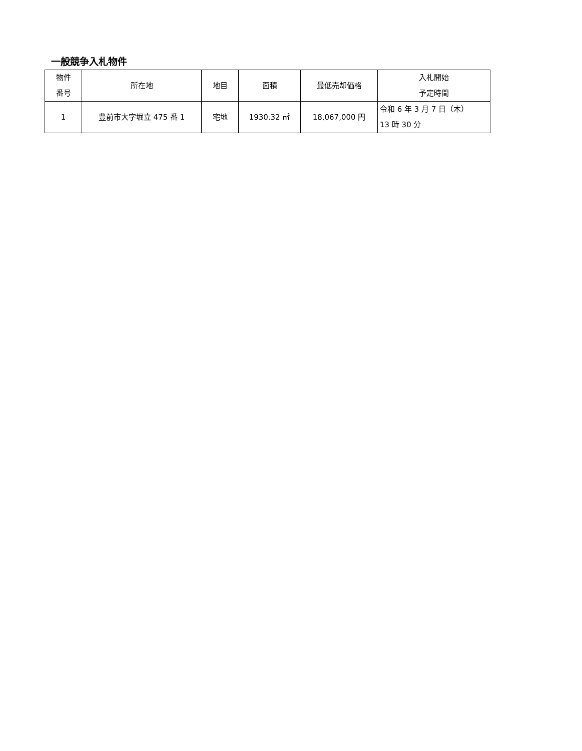一般競争入札物件
| 物件 番号 | 所在地 | 地目 | 面積 | 最低売却価格 | 入札開始 予定時間 |
| --- | --- | --- | --- | --- | --- |
| 1 | 豊前市大字堀立 475 番 1 | 宅地 | 1930.32 ㎡ | 18,067,000 円 | 令和 6 年 3 月 7 日（木） 13 時 30 分 |